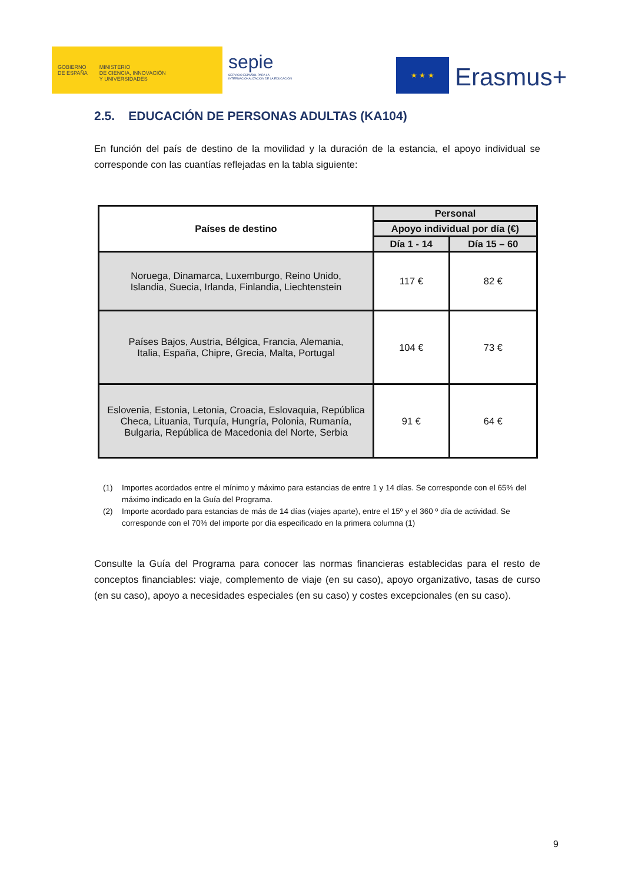GOBIERNO
DE ESPAÑA
MINISTERIO
DE CIENCIA, INNOVACIÓN
Y UNIVERSIDADES
sepie
SERVICIO ESPAÑOL PARA LA INTERNACIONALIZACIÓN DE LA EDUCACIÓN
★ ★ ★
Erasmus+
2.5. EDUCACIÓN DE PERSONAS ADULTAS (KA104)
En función del país de destino de la movilidad y la duración de la estancia, el apoyo individual se corresponde con las cuantías reflejadas en la tabla siguiente:
| Países de destino | Personal | |
| --- | --- | --- |
| | Apoyo individual por día (€) | |
| | Día 1 - 14 | Día 15 – 60 |
| Noruega, Dinamarca, Luxemburgo, Reino Unido, Islandia, Suecia, Irlanda, Finlandia, Liechtenstein | 117 € | 82 € |
| Países Bajos, Austria, Bélgica, Francia, Alemania, Italia, España, Chipre, Grecia, Malta, Portugal | 104 € | 73 € |
| Eslovenia, Estonia, Letonia, Croacia, Eslovaquia, República Checa, Lituania, Turquía, Hungría, Polonia, Rumanía, Bulgaria, República de Macedonia del Norte, Serbia | 91 € | 64 € |
(1) Importes acordados entre el mínimo y máximo para estancias de entre 1 y 14 días. Se corresponde con el 65% del máximo indicado en la Guía del Programa.
(2) Importe acordado para estancias de más de 14 días (viajes aparte), entre el 15º y el 360 º día de actividad. Se corresponde con el 70% del importe por día especificado en la primera columna (1)
Consulte la Guía del Programa para conocer las normas financieras establecidas para el resto de conceptos financiables: viaje, complemento de viaje (en su caso), apoyo organizativo, tasas de curso (en su caso), apoyo a necesidades especiales (en su caso) y costes excepcionales (en su caso).
9